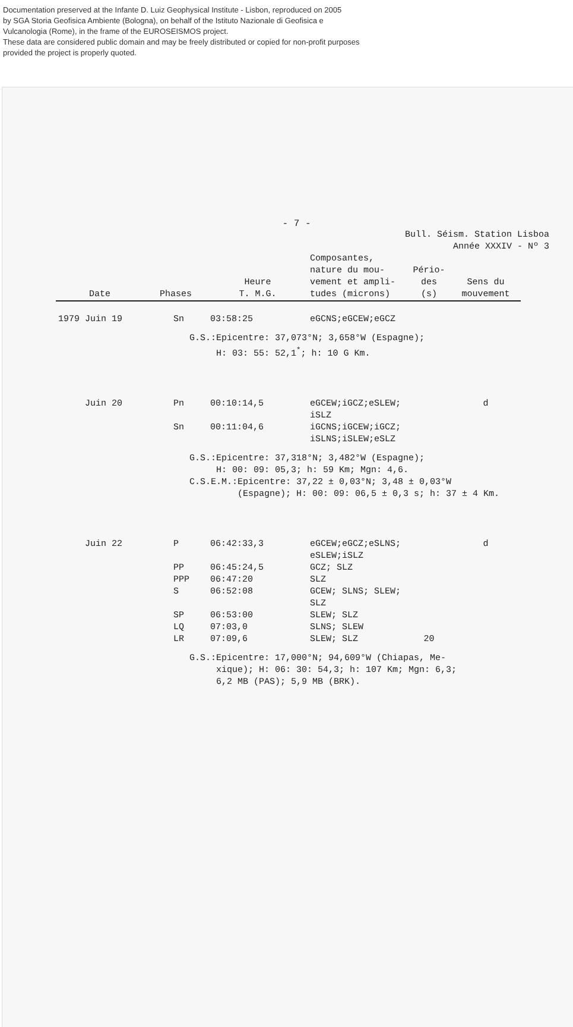Documentation preserved at the Infante D. Luiz Geophysical Institute - Lisbon, reproduced on 2005
by SGA Storia Geofisica Ambiente (Bologna), on behalf of the Istituto Nazionale di Geofisica e
Vulcanologia (Rome), in the frame of the EUROSEISMOS project.
These data are considered public domain and may be freely distributed or copied for non-profit purposes
provided the project is properly quoted.
- 7 -
Bull. Séism. Station Lisboa
Année XXXIV - Nº 3
| Date | Phases | Heure T. M.G. | Composantes, nature du mou- vement et ampli- tudes (microns) | Pério- des (s) | Sens du mouvement |
| --- | --- | --- | --- | --- | --- |
| 1979 Juin 19 | Sn | 03:58:25 | eGCNS;eGCEW;eGCZ | | |
| G.S.:Epicentre: 37,073°N; 3,658°W (Espagne); H: 03: 55: 52,1<sup>*</sup>; h: 10 G Km. | | | | | |
| Juin 20 | Pn | 00:10:14,5 | eGCEW;iGCZ;eSLEW; iSLZ | | d |
| | Sn | 00:11:04,6 | iGCNS;iGCEW;iGCZ; iSLNS;iSLEW;eSLZ | | |
| G.S.:Epicentre: 37,318°N; 3,482°W (Espagne); H: 00: 09: 05,3; h: 59 Km; Mgn: 4,6. C.S.E.M.:Epicentre: 37,22 ± 0,03°N; 3,48 ± 0,03°W (Espagne); H: 00: 09: 06,5 ± 0,3 s; h: 37 ± 4 Km. | | | | | |
| Juin 22 | P | 06:42:33,3 | eGCEW;eGCZ;eSLNS; eSLEW;iSLZ | | d |
| | PP PPP S | 06:45:24,5 06:47:20 06:52:08 | GCZ; SLZ SLZ GCEW; SLNS; SLEW; SLZ | | |
| | SP LQ LR | 06:53:00 07:03,0 07:09,6 | SLEW; SLZ SLNS; SLEW SLEW; SLZ | 20 | |
| G.S.:Epicentre: 17,000°N; 94,609°W (Chiapas, Me- xique); H: 06: 30: 54,3; h: 107 Km; Mgn: 6,3; 6,2 MB (PAS); 5,9 MB (BRK). | | | | | |